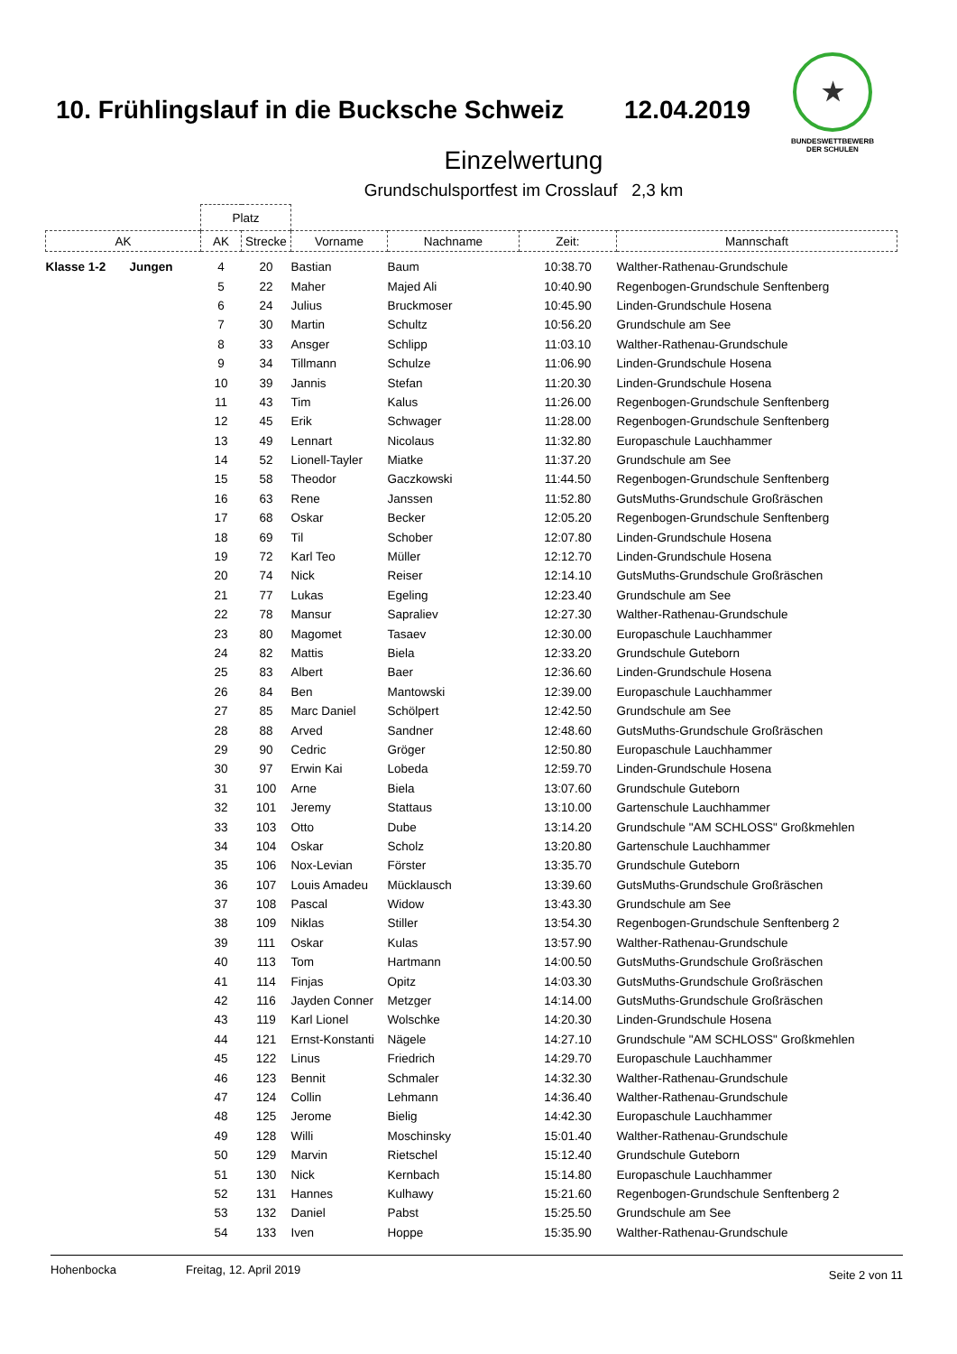10. Frühlingslauf in die Bucksche Schweiz
12.04.2019
★
BUNDESWETTBEWERB
DER SCHULEN
Einzelwertung
Grundschulsportfest im Crosslauf 2,3 km
| | Platz | | | | | |
| AK | AK | Strecke | Vorname | Nachname | Zeit: | Mannschaft |
| Klasse 1-2 Jungen | 4 | 20 | Bastian | Baum | 10:38.70 | Walther-Rathenau-Grundschule |
| | 5 | 22 | Maher | Majed Ali | 10:40.90 | Regenbogen-Grundschule Senftenberg |
| | 6 | 24 | Julius | Bruckmoser | 10:45.90 | Linden-Grundschule Hosena |
| | 7 | 30 | Martin | Schultz | 10:56.20 | Grundschule am See |
| | 8 | 33 | Ansger | Schlipp | 11:03.10 | Walther-Rathenau-Grundschule |
| | 9 | 34 | Tillmann | Schulze | 11:06.90 | Linden-Grundschule Hosena |
| | 10 | 39 | Jannis | Stefan | 11:20.30 | Linden-Grundschule Hosena |
| | 11 | 43 | Tim | Kalus | 11:26.00 | Regenbogen-Grundschule Senftenberg |
| | 12 | 45 | Erik | Schwager | 11:28.00 | Regenbogen-Grundschule Senftenberg |
| | 13 | 49 | Lennart | Nicolaus | 11:32.80 | Europaschule Lauchhammer |
| | 14 | 52 | Lionell-Tayler | Miatke | 11:37.20 | Grundschule am See |
| | 15 | 58 | Theodor | Gaczkowski | 11:44.50 | Regenbogen-Grundschule Senftenberg |
| | 16 | 63 | Rene | Janssen | 11:52.80 | GutsMuths-Grundschule Großräschen |
| | 17 | 68 | Oskar | Becker | 12:05.20 | Regenbogen-Grundschule Senftenberg |
| | 18 | 69 | Til | Schober | 12:07.80 | Linden-Grundschule Hosena |
| | 19 | 72 | Karl Teo | Müller | 12:12.70 | Linden-Grundschule Hosena |
| | 20 | 74 | Nick | Reiser | 12:14.10 | GutsMuths-Grundschule Großräschen |
| | 21 | 77 | Lukas | Egeling | 12:23.40 | Grundschule am See |
| | 22 | 78 | Mansur | Sapraliev | 12:27.30 | Walther-Rathenau-Grundschule |
| | 23 | 80 | Magomet | Tasaev | 12:30.00 | Europaschule Lauchhammer |
| | 24 | 82 | Mattis | Biela | 12:33.20 | Grundschule Guteborn |
| | 25 | 83 | Albert | Baer | 12:36.60 | Linden-Grundschule Hosena |
| | 26 | 84 | Ben | Mantowski | 12:39.00 | Europaschule Lauchhammer |
| | 27 | 85 | Marc Daniel | Schölpert | 12:42.50 | Grundschule am See |
| | 28 | 88 | Arved | Sandner | 12:48.60 | GutsMuths-Grundschule Großräschen |
| | 29 | 90 | Cedric | Gröger | 12:50.80 | Europaschule Lauchhammer |
| | 30 | 97 | Erwin Kai | Lobeda | 12:59.70 | Linden-Grundschule Hosena |
| | 31 | 100 | Arne | Biela | 13:07.60 | Grundschule Guteborn |
| | 32 | 101 | Jeremy | Stattaus | 13:10.00 | Gartenschule Lauchhammer |
| | 33 | 103 | Otto | Dube | 13:14.20 | Grundschule "AM SCHLOSS" Großkmehlen |
| | 34 | 104 | Oskar | Scholz | 13:20.80 | Gartenschule Lauchhammer |
| | 35 | 106 | Nox-Levian | Förster | 13:35.70 | Grundschule Guteborn |
| | 36 | 107 | Louis Amadeu | Mücklausch | 13:39.60 | GutsMuths-Grundschule Großräschen |
| | 37 | 108 | Pascal | Widow | 13:43.30 | Grundschule am See |
| | 38 | 109 | Niklas | Stiller | 13:54.30 | Regenbogen-Grundschule Senftenberg 2 |
| | 39 | 111 | Oskar | Kulas | 13:57.90 | Walther-Rathenau-Grundschule |
| | 40 | 113 | Tom | Hartmann | 14:00.50 | GutsMuths-Grundschule Großräschen |
| | 41 | 114 | Finjas | Opitz | 14:03.30 | GutsMuths-Grundschule Großräschen |
| | 42 | 116 | Jayden Conner | Metzger | 14:14.00 | GutsMuths-Grundschule Großräschen |
| | 43 | 119 | Karl Lionel | Wolschke | 14:20.30 | Linden-Grundschule Hosena |
| | 44 | 121 | Ernst-Konstanti | Nägele | 14:27.10 | Grundschule "AM SCHLOSS" Großkmehlen |
| | 45 | 122 | Linus | Friedrich | 14:29.70 | Europaschule Lauchhammer |
| | 46 | 123 | Bennit | Schmaler | 14:32.30 | Walther-Rathenau-Grundschule |
| | 47 | 124 | Collin | Lehmann | 14:36.40 | Walther-Rathenau-Grundschule |
| | 48 | 125 | Jerome | Bielig | 14:42.30 | Europaschule Lauchhammer |
| | 49 | 128 | Willi | Moschinsky | 15:01.40 | Walther-Rathenau-Grundschule |
| | 50 | 129 | Marvin | Rietschel | 15:12.40 | Grundschule Guteborn |
| | 51 | 130 | Nick | Kernbach | 15:14.80 | Europaschule Lauchhammer |
| | 52 | 131 | Hannes | Kulhawy | 15:21.60 | Regenbogen-Grundschule Senftenberg 2 |
| | 53 | 132 | Daniel | Pabst | 15:25.50 | Grundschule am See |
| | 54 | 133 | Iven | Hoppe | 15:35.90 | Walther-Rathenau-Grundschule |
Hohenbocka Freitag, 12. April 2019 Seite 2 von 11